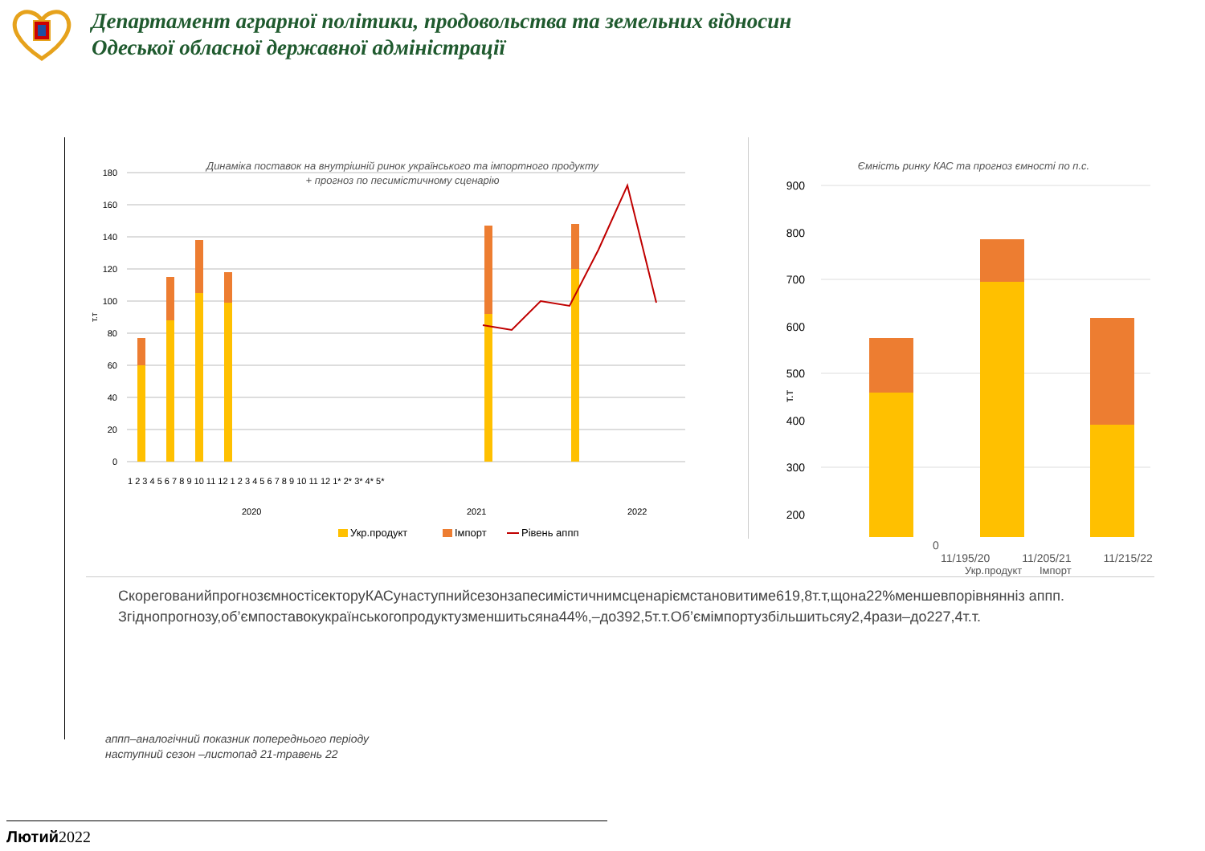Департамент аграрної політики, продовольства та земельних відносин
Одеської обласної державної адміністрації
Динаміка поставок на внутрішній ринок українського та імпортного продукту
+ прогноз по песимістичному сценарію
180
160
140
120
100
80
60
40
20
0
т.т
1 2 3 4 5 6 7 8 9 10 11 12 1 2 3 4 5 6 7 8 9 10 11 12 1* 2* 3* 4* 5*
2020
2021
2022
Укр.продукт
Імпорт
Рівень аппп
Ємність ринку КАС та прогноз ємності по п.с.
900
800
700
600
500
400
300
200
т.т
0
11/195/20 11/205/21 11/215/22
Укр.продукт Імпорт
СкорегованийпрогнозємностісекторуКАСунаступнийсезонзапесимістичнимсценаріємстановитиме619,8т.т,щона22%меншевпорівнянніз аппп.
Згіднопрогнозу,об’ємпоставокукраїнськогопродуктузменшитьсяна44%,–до392,5т.т.Об’ємімпортузбільшитьсяу2,4рази–до227,4т.т.
аппп–аналогічний показник попереднього періоду
наступний сезон –листопад 21-травень 22
Лютий2022